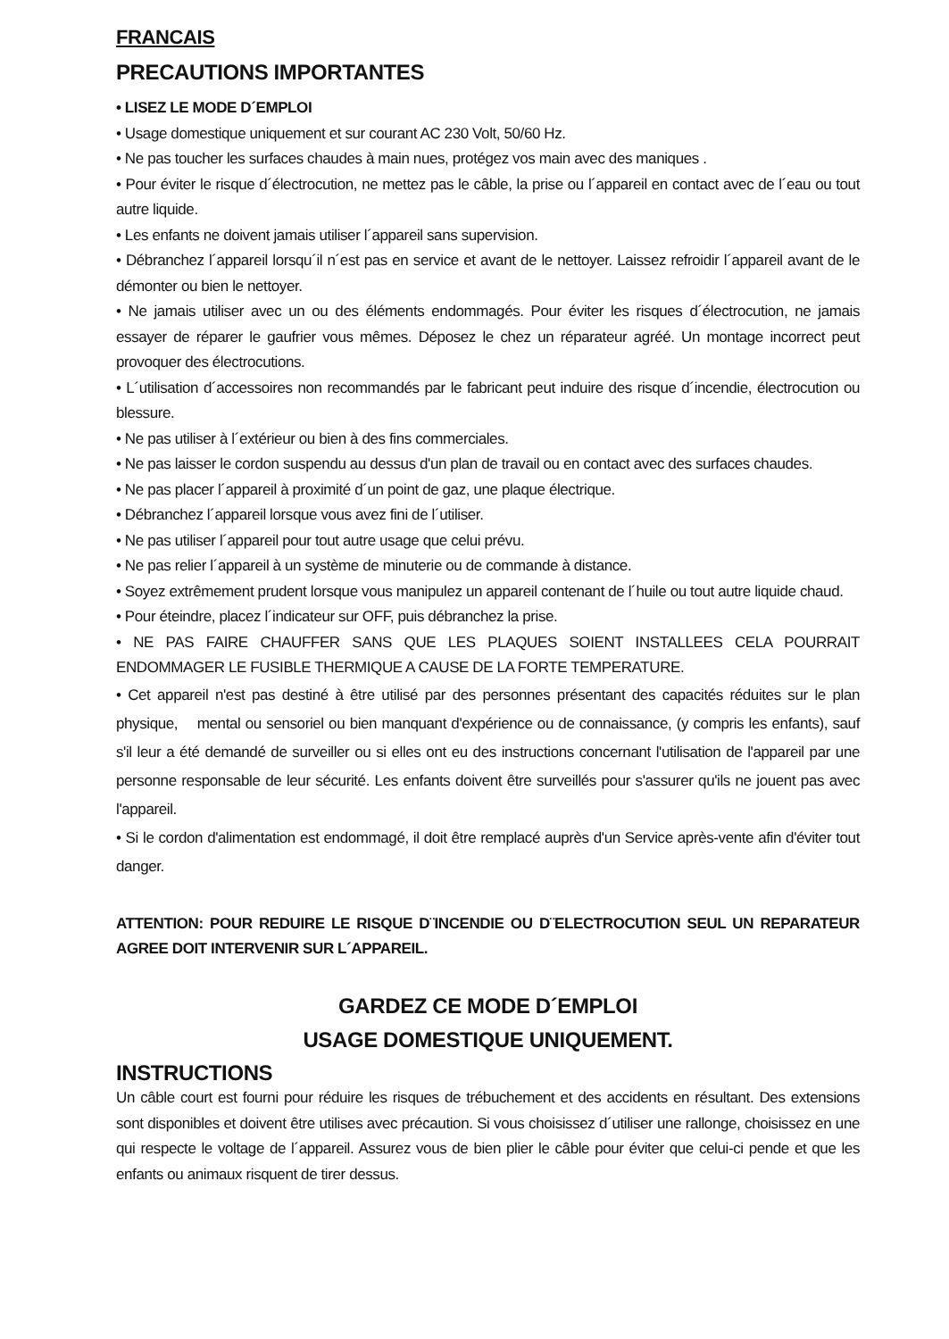FRANCAIS
PRECAUTIONS IMPORTANTES
• LISEZ LE MODE D´EMPLOI
• Usage domestique uniquement et sur courant AC 230 Volt, 50/60 Hz.
• Ne pas toucher les surfaces chaudes à main nues, protégez vos main avec des maniques .
• Pour éviter le risque d´électrocution, ne mettez pas le câble, la prise ou l´appareil en contact avec de l´eau ou tout autre liquide.
• Les enfants ne doivent jamais utiliser l´appareil sans supervision.
• Débranchez l´appareil lorsqu´il n´est pas en service et avant de le nettoyer. Laissez refroidir l´appareil avant de le démonter ou bien le nettoyer.
• Ne jamais utiliser avec un ou des éléments endommagés. Pour éviter les risques d´électrocution, ne jamais essayer de réparer le gaufrier vous mêmes. Déposez le chez un réparateur agréé. Un montage incorrect peut provoquer des électrocutions.
• L´utilisation d´accessoires non recommandés par le fabricant peut induire des risque d´incendie, électrocution ou blessure.
• Ne pas utiliser à l´extérieur ou bien à des fins commerciales.
• Ne pas laisser le cordon suspendu au dessus d'un plan de travail ou en contact avec des surfaces chaudes.
• Ne pas placer l´appareil à proximité d´un point de gaz, une plaque électrique.
• Débranchez l´appareil lorsque vous avez fini de l´utiliser.
• Ne pas utiliser l´appareil pour tout autre usage que celui prévu.
• Ne pas relier l´appareil à un système de minuterie ou de commande à distance.
• Soyez extrêmement prudent lorsque vous manipulez un appareil contenant de l´huile ou tout autre liquide chaud.
• Pour éteindre, placez l´indicateur sur OFF, puis débranchez la prise.
• NE PAS FAIRE CHAUFFER SANS QUE LES PLAQUES SOIENT INSTALLEES CELA POURRAIT ENDOMMAGER LE FUSIBLE THERMIQUE A CAUSE DE LA FORTE TEMPERATURE.
• Cet appareil n'est pas destiné à être utilisé par des personnes présentant des capacités réduites sur le plan physique, mental ou sensoriel ou bien manquant d'expérience ou de connaissance, (y compris les enfants), sauf s'il leur a été demandé de surveiller ou si elles ont eu des instructions concernant l'utilisation de l'appareil par une personne responsable de leur sécurité. Les enfants doivent être surveillés pour s'assurer qu'ils ne jouent pas avec l'appareil.
• Si le cordon d'alimentation est endommagé, il doit être remplacé auprès d'un Service après-vente afin d'éviter tout danger.
ATTENTION: POUR REDUIRE LE RISQUE D¨INCENDIE OU D¨ELECTROCUTION SEUL UN REPARATEUR AGREE DOIT INTERVENIR SUR L´APPAREIL.
GARDEZ CE MODE D´EMPLOI
USAGE DOMESTIQUE UNIQUEMENT.
INSTRUCTIONS
Un câble court est fourni pour réduire les risques de trébuchement et des accidents en résultant. Des extensions sont disponibles et doivent être utilises avec précaution. Si vous choisissez d´utiliser une rallonge, choisissez en une qui respecte le voltage de l´appareil. Assurez vous de bien plier le câble pour éviter que celui-ci pende et que les enfants ou animaux risquent de tirer dessus.